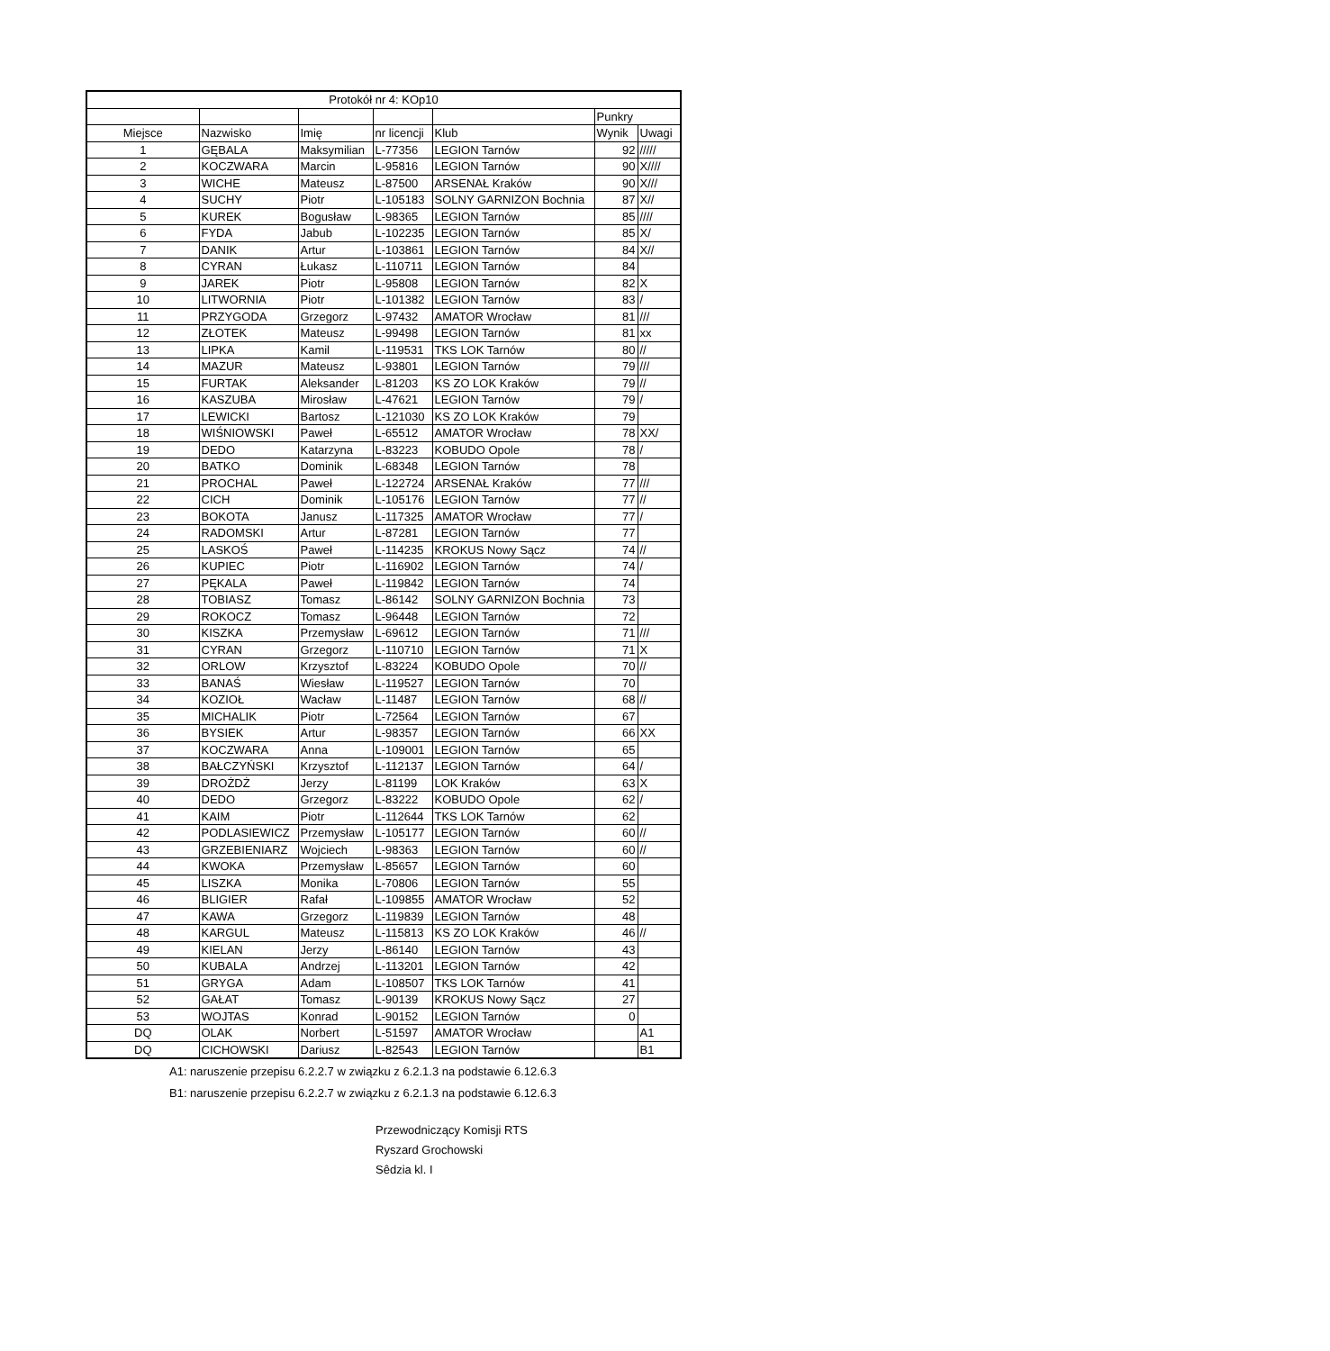| Protokół nr 4: KOp10 | | | | | | |
| --- | --- | --- | --- | --- | --- | --- |
| | | | | | Punkry | |
| Miejsce | Nazwisko | Imię | nr licencji | Klub | Wynik | Uwagi |
| 1 | GĘBALA | Maksymilian | L-77356 | LEGION Tarnów | 92 | ///// |
| 2 | KOCZWARA | Marcin | L-95816 | LEGION Tarnów | 90 | X//// |
| 3 | WICHE | Mateusz | L-87500 | ARSENAŁ Kraków | 90 | X/// |
| 4 | SUCHY | Piotr | L-105183 | SOLNY GARNIZON Bochnia | 87 | X// |
| 5 | KUREK | Bogusław | L-98365 | LEGION Tarnów | 85 | //// |
| 6 | FYDA | Jabub | L-102235 | LEGION Tarnów | 85 | X/ |
| 7 | DANIK | Artur | L-103861 | LEGION Tarnów | 84 | X// |
| 8 | CYRAN | Łukasz | L-110711 | LEGION Tarnów | 84 | |
| 9 | JAREK | Piotr | L-95808 | LEGION Tarnów | 82 | X |
| 10 | LITWORNIA | Piotr | L-101382 | LEGION Tarnów | 83 | / |
| 11 | PRZYGODA | Grzegorz | L-97432 | AMATOR Wrocław | 81 | /// |
| 12 | ZŁOTEK | Mateusz | L-99498 | LEGION Tarnów | 81 | xx |
| 13 | LIPKA | Kamil | L-119531 | TKS LOK Tarnów | 80 | // |
| 14 | MAZUR | Mateusz | L-93801 | LEGION Tarnów | 79 | /// |
| 15 | FURTAK | Aleksander | L-81203 | KS ZO LOK Kraków | 79 | // |
| 16 | KASZUBA | Mirosław | L-47621 | LEGION Tarnów | 79 | / |
| 17 | LEWICKI | Bartosz | L-121030 | KS ZO LOK Kraków | 79 | |
| 18 | WIŚNIOWSKI | Paweł | L-65512 | AMATOR Wrocław | 78 | XX/ |
| 19 | DEDO | Katarzyna | L-83223 | KOBUDO Opole | 78 | / |
| 20 | BATKO | Dominik | L-68348 | LEGION Tarnów | 78 | |
| 21 | PROCHAL | Paweł | L-122724 | ARSENAŁ Kraków | 77 | /// |
| 22 | CICH | Dominik | L-105176 | LEGION Tarnów | 77 | // |
| 23 | BOKOTA | Janusz | L-117325 | AMATOR Wrocław | 77 | / |
| 24 | RADOMSKI | Artur | L-87281 | LEGION Tarnów | 77 | |
| 25 | LASKOŚ | Paweł | L-114235 | KROKUS Nowy Sącz | 74 | // |
| 26 | KUPIEC | Piotr | L-116902 | LEGION Tarnów | 74 | / |
| 27 | PĘKALA | Paweł | L-119842 | LEGION Tarnów | 74 | |
| 28 | TOBIASZ | Tomasz | L-86142 | SOLNY GARNIZON Bochnia | 73 | |
| 29 | ROKOCZ | Tomasz | L-96448 | LEGION Tarnów | 72 | |
| 30 | KISZKA | Przemysław | L-69612 | LEGION Tarnów | 71 | /// |
| 31 | CYRAN | Grzegorz | L-110710 | LEGION Tarnów | 71 | X |
| 32 | ORLOW | Krzysztof | L-83224 | KOBUDO Opole | 70 | // |
| 33 | BANAŚ | Wiesław | L-119527 | LEGION Tarnów | 70 | |
| 34 | KOZIOŁ | Wacław | L-11487 | LEGION Tarnów | 68 | // |
| 35 | MICHALIK | Piotr | L-72564 | LEGION Tarnów | 67 | |
| 36 | BYSIEK | Artur | L-98357 | LEGION Tarnów | 66 | XX |
| 37 | KOCZWARA | Anna | L-109001 | LEGION Tarnów | 65 | |
| 38 | BAŁCZYŃSKI | Krzysztof | L-112137 | LEGION Tarnów | 64 | / |
| 39 | DROŻDŻ | Jerzy | L-81199 | LOK Kraków | 63 | X |
| 40 | DEDO | Grzegorz | L-83222 | KOBUDO Opole | 62 | / |
| 41 | KAIM | Piotr | L-112644 | TKS LOK Tarnów | 62 | |
| 42 | PODLASIEWICZ | Przemysław | L-105177 | LEGION Tarnów | 60 | // |
| 43 | GRZEBIENIARZ | Wojciech | L-98363 | LEGION Tarnów | 60 | // |
| 44 | KWOKA | Przemysław | L-85657 | LEGION Tarnów | 60 | |
| 45 | LISZKA | Monika | L-70806 | LEGION Tarnów | 55 | |
| 46 | BLIGIER | Rafał | L-109855 | AMATOR Wrocław | 52 | |
| 47 | KAWA | Grzegorz | L-119839 | LEGION Tarnów | 48 | |
| 48 | KARGUL | Mateusz | L-115813 | KS ZO LOK Kraków | 46 | // |
| 49 | KIELAN | Jerzy | L-86140 | LEGION Tarnów | 43 | |
| 50 | KUBALA | Andrzej | L-113201 | LEGION Tarnów | 42 | |
| 51 | GRYGA | Adam | L-108507 | TKS LOK Tarnów | 41 | |
| 52 | GAŁAT | Tomasz | L-90139 | KROKUS Nowy Sącz | 27 | |
| 53 | WOJTAS | Konrad | L-90152 | LEGION Tarnów | 0 | |
| DQ | OLAK | Norbert | L-51597 | AMATOR Wrocław | | A1 |
| DQ | CICHOWSKI | Dariusz | L-82543 | LEGION Tarnów | | B1 |
A1: naruszenie przepisu 6.2.2.7 w związku z 6.2.1.3 na podstawie 6.12.6.3
B1: naruszenie przepisu 6.2.2.7 w związku z 6.2.1.3 na podstawie 6.12.6.3
Przewodniczący Komisji RTS
Ryszard Grochowski
Sêdzia kl. I